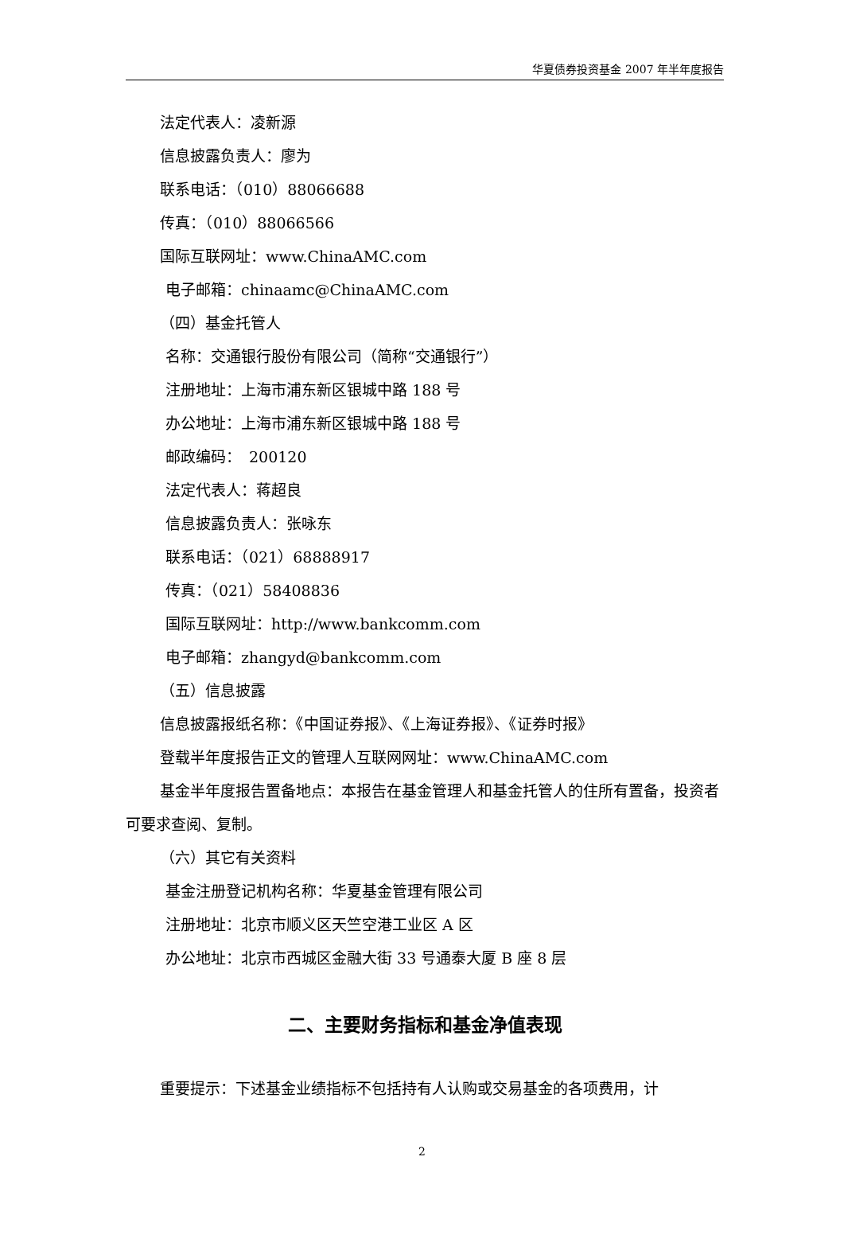华夏债券投资基金 2007 年半年度报告
法定代表人：凌新源
信息披露负责人：廖为
联系电话：（010）88066688
传真：（010）88066566
国际互联网址：www.ChinaAMC.com
电子邮箱：chinaamc@ChinaAMC.com
（四）基金托管人
名称：交通银行股份有限公司（简称“交通银行”）
注册地址：上海市浦东新区银城中路 188 号
办公地址：上海市浦东新区银城中路 188 号
邮政编码：　200120
法定代表人：蒋超良
信息披露负责人：张咏东
联系电话：（021）68888917
传真：（021）58408836
国际互联网址：http://www.bankcomm.com
电子邮箱：zhangyd@bankcomm.com
（五）信息披露
信息披露报纸名称：《中国证券报》、《上海证券报》、《证券时报》
登载半年度报告正文的管理人互联网网址：www.ChinaAMC.com
基金半年度报告置备地点：本报告在基金管理人和基金托管人的住所有置备，投资者可要求查阅、复制。
（六）其它有关资料
基金注册登记机构名称：华夏基金管理有限公司
注册地址：北京市顺义区天竺空港工业区 A 区
办公地址：北京市西城区金融大街 33 号通泰大厦 B 座 8 层
二、主要财务指标和基金净值表现
重要提示：下述基金业绩指标不包括持有人认购或交易基金的各项费用，计
2